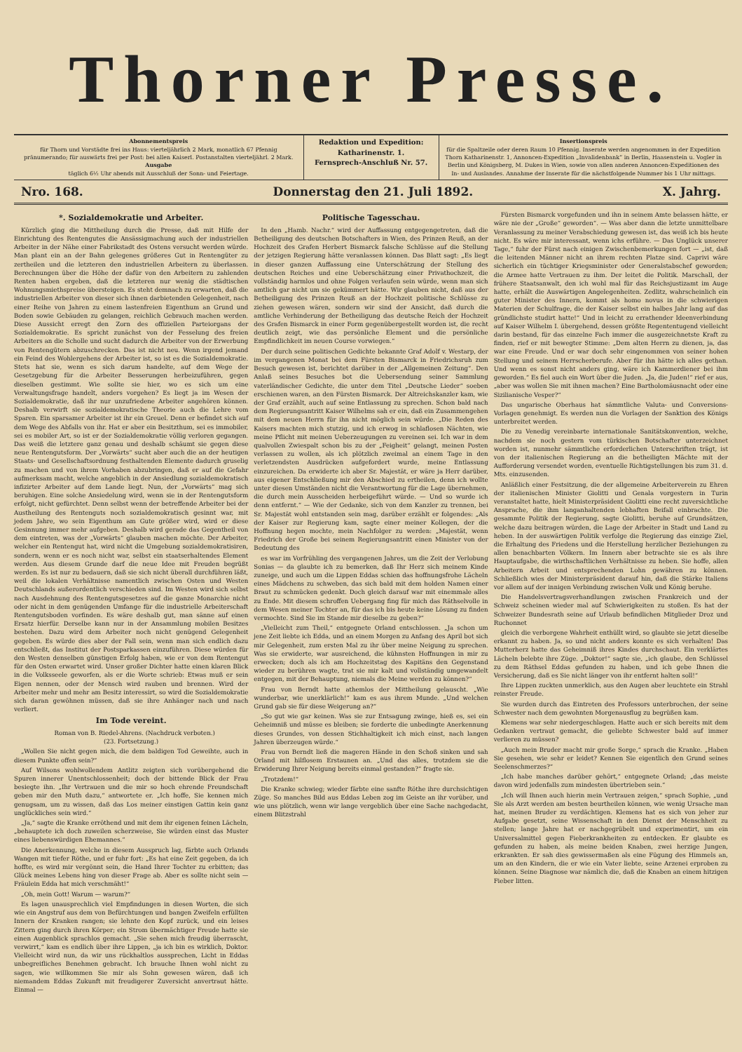Thorner Presse.
Abonnementspreis
für Thorn und Vorstädte frei ins Haus: vierteljährlich 2 Mark, monatlich 67 Pfennig pränumerando; für auswärts frei per Post: bei allen Kaiserl. Postanstalten vierteljährl. 2 Mark.
Ausgabe
täglich 6½ Uhr abends mit Ausschluß der Sonn- und Feiertage.
Redaktion und Expedition:
Katharinenstr. 1.
Fernsprech-Anschluß Nr. 57.
Insertionspreis
für die Spaltzeile oder deren Raum 10 Pfennig. Inserate werden angenommen in der Expedition Thorn Katharinenstr. 1, Annoncen-Expedition „Invalidenbank“ in Berlin, Haasenstein u. Vogler in Berlin und Königsberg, M. Dukes in Wien, sowie von allen anderen Annoncen-Expeditionen des In- und Auslandes. Annahme der Inserate für die nächstfolgende Nummer bis 1 Uhr mittags.
Nro. 168. Donnerstag den 21. Juli 1892. X. Jahrg.
*. Sozialdemokratie und Arbeiter.
Kürzlich ging die Mittheilung durch die Presse, daß mit Hilfe der Einrichtung des Rentengutes die Ansässigmachung auch der industriellen Arbeiter in der Nähe einer Fabrikstadt des Ostens versucht werden würde. Man plant ein an der Bahn gelegenes größeres Gut in Rentengüter zu zertheilen und die letzteren den industriellen Arbeitern zu überlassen. Berechnungen über die Höhe der dafür von den Arbeitern zu zahlenden Renten haben ergeben, daß die letzteren nur wenig die städtischen Wohnungsmiethspreise übersteigen. Es steht demnach zu erwarten, daß die industriellen Arbeiter von dieser sich ihnen darbietenden Gelegenheit, nach einer Reihe von Jahren zu einem lastenfreien Eigenthum an Grund und Boden sowie Gebäuden zu gelangen, reichlich Gebrauch machen werden. Diese Aussicht erregt den Zorn des offiziellen Parteiorgans der Sozialdemokratie. Es spricht zunächst von der Fesselung des freien Arbeiters an die Scholle und sucht dadurch die Arbeiter von der Erwerbung von Rentengütern abzuschrecken. Das ist nicht neu. Wenn irgend jemand ein Feind des Wohlergehens der Arbeiter ist, so ist es die Sozialdemokratie. Stets hat sie, wenn es sich darum handelte, auf dem Wege der Gesetzgebung für die Arbeiter Besserungen herbeizuführen, gegen dieselben gestimmt. Wie sollte sie hier, wo es sich um eine Verwaltungsfrage handelt, anders vorgehen? Es liegt ja im Wesen der Sozialdemokratie, daß ihr nur unzufriedene Arbeiter angehören können. Deshalb verwirft sie sozialdemokratische Theorie auch die Lehre vom Sparen. Ein sparsamer Arbeiter ist ihr ein Greuel. Denn er befindet sich auf dem Wege des Abfalls von ihr. Hat er aber ein Besitzthum, sei es immobiler, sei es mobiler Art, so ist er der Sozialdemokratie völlig verloren gegangen. Das weiß die letztere ganz genau und deshalb schäumt sie gegen diese neue Rentengutsform. Der „Vorwärts“ sucht aber auch die an der heutigen Staats- und Gesellschaftsordnung festhaltenden Elemente dadurch gruselig zu machen und von ihrem Vorhaben abzubringen, daß er auf die Gefahr aufmerksam macht, welche angeblich in der Ansiedlung sozialdemokratisch infizirter Arbeiter auf dem Lande liegt. Nun, der „Vorwärts“ mag sich beruhigen. Eine solche Ansiedelung wird, wenn sie in der Rentengutsform erfolgt, nicht gefürchtet. Denn selbst wenn der betreffende Arbeiter bei der Austheilung des Rentenguts noch sozialdemokratisch gesinnt war, mit jedem Jahre, wo sein Eigenthum am Gute größer wird, wird er diese Gesinnung immer mehr aufgeben. Deshalb wird gerade das Gegentheil von dem eintreten, was der „Vorwärts“ glauben machen möchte. Der Arbeiter, welcher ein Rentengut hat, wird nicht die Umgebung sozialdemokratisiren, sondern, wenn er es noch nicht war, selbst ein staatserhaltendes Element werden. Aus diesem Grunde darf die neue Idee mit Freuden begrüßt werden. Es ist nur zu bedauern, daß sie sich nicht überall durchführen läßt, weil die lokalen Verhältnisse namentlich zwischen Osten und Westen Deutschlands außerordentlich verschieden sind. Im Westen wird sich selbst nach Ausdehnung des Rentengutsgesetzes auf die ganze Monarchie nicht oder nicht in dem genügenden Umfange für die industrielle Arbeiterschaft Rentengutsboden vorfinden. Es wäre deshalb gut, man sänne auf einen Ersatz hierfür. Derselbe kann nur in der Ansammlung mobilen Besitzes bestehen. Dazu wird dem Arbeiter noch nicht genügend Gelegenheit gegeben. Es würde dies aber der Fall sein, wenn man sich endlich dazu entschließt, das Institut der Postsparkassen einzuführen. Diese würden für den Westen denselben günstigen Erfolg haben, wie er von dem Rentengut für den Osten erwartet wird. Unser großer Dichter hatte einen klaren Blick in die Volksseele geworfen, als er die Worte schrieb: Etwas muß er sein Eigen nennen, oder der Mensch wird rauben und brennen. Wird der Arbeiter mehr und mehr am Besitz interessirt, so wird die Sozialdemokratie sich daran gewöhnen müssen, daß sie ihre Anhänger nach und nach verliert.
Im Tode vereint.
Roman von B. Riedel-Ahrens. (Nachdruck verboten.)
(23. Fortsetzung.)
„Wollen Sie nicht gegen mich, die dem baldigen Tod Geweihte, auch in diesem Punkte offen sein?“
Auf Wilsons wohlwollendem Antlitz zeigten sich vorübergehend die Spuren innerer Unentschlossenheit; doch der bittende Blick der Frau besiegte ihn. „Ihr Vertrauen und die mir so hoch ehrende Freundschaft geben mir den Muth dazu,“ antwortete er. „Ich hoffe, Sie kennen mich genugsam, um zu wissen, daß das Los meiner einstigen Gattin kein ganz unglückliches sein wird.“
„Ja,“ sagte die Kranke erröthend und mit dem ihr eigenen feinen Lächeln, „behauptete ich doch zuweilen scherzweise, Sie würden einst das Muster eines liebenswürdigen Ehemannes.“
Die Anerkennung, welche in diesem Ausspruch lag, färbte auch Orlands Wangen mit tiefer Röthe, und er fuhr fort: „Es hat eine Zeit gegeben, da ich hoffte, es wird mir vergönnt sein, die Hand Ihrer Tochter zu erbitten; das Glück meines Lebens hing von dieser Frage ab. Aber es sollte nicht sein — Fräulein Edda hat mich verschmäht!“
„Oh, mein Gott! Warum — warum?“
Es lagen unausprechlich viel Empfindungen in diesen Worten, die sich wie ein Angstruf aus dem von Befürchtungen und bangen Zweifeln erfüllten Innern der Kranken rangen; sie lehnte den Kopf zurück, und ein leises Zittern ging durch ihren Körper; ein Strom übermächtiger Freude hatte sie einen Augenblick sprachlos gemacht. „Sie sehen mich freudig überrascht, verwirrt,“ kam es endlich über ihre Lippen, „ja ich bin es wirklich, Doktor. Vielleicht wird nun, da wir uns rückhaltlos aussprechen, Licht in Eddas unbegreifliches Benehmen gebracht. Ich brauche Ihnen wohl nicht zu sagen, wie willkommen Sie mir als Sohn gewesen wären, daß ich niemandem Eddas Zukunft mit freudigerer Zuversicht anvertraut hätte. Einmal —
Politische Tagesschau.
In den „Hamb. Nachr.“ wird der Auffassung entgegengetreten, daß die Betheiligung des deutschen Botschafters in Wien, des Prinzen Reuß, an der Hochzeit des Grafen Herbert Bismarck falsche Schlüsse auf die Stellung der jetzigen Regierung hätte veranlassen können. Das Blatt sagt: „Es liegt in dieser ganzen Auffassung eine Unterschätzung der Stellung des deutschen Reiches und eine Ueberschätzung einer Privathochzeit, die vollständig harmlos und ohne Folgen verlaufen sein würde, wenn man sich amtlich gar nicht um sie gekümmert hätte. Wir glauben nicht, daß aus der Betheiligung des Prinzen Reuß an der Hochzeit politische Schlüsse zu ziehen gewesen wären, sondern wir sind der Ansicht, daß durch die amtliche Verhinderung der Betheiligung das deutsche Reich der Hochzeit des Grafen Bismarck in einer Form gegenübergestellt worden ist, die recht deutlich zeigt, wie das persönliche Element und die persönliche Empfindlichkeit im neuen Course vorwiegen.“
Der durch seine politischen Gedichte bekannte Graf Adolf v. Westarp, der im vergangenen Monat bei dem Fürsten Bismarck in Friedrichsruh zum Besuch gewesen ist, berichtet darüber in der „Allgemeinen Zeitung“. Den Anlaß seines Besuches bot die Uebersendung seiner Sammlung vaterländischer Gedichte, die unter dem Titel „Deutsche Lieder“ soeben erschienen waren, an den Fürsten Bismarck. Der Altreichskanzler kam, wie der Graf erzählt, auch auf seine Entlassung zu sprechen. Schon bald nach dem Regierungsantritt Kaiser Wilhelms sah er ein, daß ein Zusammengehen mit dem neuen Herrn für ihn nicht möglich sein würde. „Die Reden des Kaisers machten mich stutzig, und ich erwog in schlaflosen Nächten, wie meine Pflicht mit meinen Ueberzeugungen zu vereinen sei. Ich war in dem qualvollen Zwiespalt schon bis zu der „Feigheit“ gelangt, meinen Posten verlassen zu wollen, als ich plötzlich zweimal an einem Tage in den verletzendsten Ausdrücken aufgefordert wurde, meine Entlassung einzureichen. Da erwiderte ich aber Sr. Majestät, er wäre ja Herr darüber, aus eigener Entschließung mir den Abschied zu ertheilen, denn ich wollte unter diesen Umständen nicht die Verantwortung für die Lage übernehmen, die durch mein Ausscheiden herbeigeführt würde. — Und so wurde ich denn entfernt.“ — Wie der Gedanke, sich von dem Kanzler zu trennen, bei Sr. Majestät wohl entstanden sein mag, darüber erzählt er folgendes: „Als der Kaiser zur Regierung kam, sagte einer meiner Kollegen, der die Hoffnung hegen mochte, mein Nachfolger zu werden: „Majestät, wenn Friedrich der Große bei seinem Regierungsantritt einen Minister von der Bedeutung des
es war im Vorfrühling des vergangenen Jahres, um die Zeit der Verlobung Sonias — da glaubte ich zu bemerken, daß Ihr Herz sich meinem Kinde zuneige, und auch um die Lippen Eddas schien das hoffnungsfrohe Lächeln eines Mädchens zu schweben, das sich bald mit dem holden Namen einer Braut zu schmücken gedenkt. Doch gleich darauf war mit einemmale alles zu Ende. Mit diesem schroffen Uebergang fing für mich das Räthselvolle in dem Wesen meiner Tochter an, für das ich bis heute keine Lösung zu finden vermochte. Sind Sie im Stande mir dieselbe zu geben?“
„Vielleicht zum Theil,“ entgegnete Orland entschlossen. „Ja schon um jene Zeit liebte ich Edda, und an einem Morgen zu Anfang des April bot sich mir Gelegenheit, zum ersten Mal zu ihr über meine Neigung zu sprechen. Was sie erwiderte, war ausreichend, die kühnsten Hoffnungen in mir zu erwecken; doch als ich am Hochzeitstag des Kapitäns den Gegenstand wieder zu berühren wagte, trat sie mir kalt und vollständig umgewandelt entgegen, mit der Behauptung, niemals die Meine werden zu können?“
Frau von Berndt hatte athemlos der Mittheilung gelauscht. „Wie wunderbar, wie unerklärlich!“ kam es aus ihrem Munde. „Und welchen Grund gab sie für diese Weigerung an?“
„So gut wie gar keinen. Was sie zur Entsagung zwinge, hieß es, sei ein Geheimniß und müsse es bleiben; sie forderte die unbedingte Anerkennung dieses Grundes, von dessen Stichhaltigkeit ich mich einst, nach langen Jahren überzeugen würde.“
Frau von Berndt ließ die mageren Hände in den Schoß sinken und sah Orland mit hilflosem Erstaunen an. „Und das alles, trotzdem sie die Erwiderung Ihrer Neigung bereits einmal gestanden?“ fragte sie.
„Trotzdem!“
Die Kranke schwieg; wieder färbte eine sanfte Röthe ihre durchsichtigen Züge. So manches Bild aus Eddas Leben zog im Geiste an ihr vorüber, und wie uns plötzlich, wenn wir lange vergeblich über eine Sache nachgedacht, einem Blitzstrahl
Fürsten Bismarck vorgefunden und ihn in seinem Amte belassen hätte, er wäre nie der „Große“ geworden“. — Was aber dann die letzte unmittelbare Veranlassung zu meiner Verabschiedung gewesen ist, das weiß ich bis heute nicht. Es wäre mir interessant, wenn ichs erführe. — Das Unglück unserer Tage,“ fuhr der Fürst nach einigen Zwischenbemerkungen fort — „ist, daß die leitenden Männer nicht an ihrem rechten Platze sind. Caprivi wäre sicherlich ein tüchtiger Kriegsminister oder Generalstabschef geworden; die Armee hatte Vertrauen zu ihm. Der leitet die Politik. Marschall, der frühere Staatsanwalt, den ich wohl mal für das Reichsjustizamt im Auge hatte, erhält die Auswärtigen Angelegenheiten. Zedlitz, wahrscheinlich ein guter Minister des Innern, kommt als homo novus in die schwierigen Materien der Schulfrage, die der Kaiser selbst ein halbes Jahr lang auf das gründlichste studirt hatte!“ Und in leicht zu errathender Ideenverbindung auf Kaiser Wilhelm I. übergehend, dessen größte Regententugend vielleicht darin bestand, für das einzelne Fach immer die ausgezeichnetste Kraft zu finden, rief er mit bewegter Stimme: „Dem alten Herrn zu dienen, ja, das war eine Freude. Und er war doch sehr eingenommen von seiner hohen Stellung und seinem Herrscherberufe. Aber für ihn hätte ich alles gethan. Und wenn es sonst nicht anders ging, wäre ich Kammerdiener bei ihm geworden.“ Es fiel auch ein Wort über die Juden. „Ja, die Juden!“ rief er aus, „aber was wollen Sie mit ihnen machen? Eine Bartholomäusnacht oder eine Sizilianische Vesper?“
Das ungarische Oberhaus hat sämmtliche Valuta- und Conversions-Vorlagen genehmigt. Es werden nun die Vorlagen der Sanktion des Königs unterbreitet werden.
Die zu Venedig vereinbarte internationale Sanitätskonvention, welche, nachdem sie noch gestern vom türkischen Botschafter unterzeichnet worden ist, nunmehr sämmtliche erforderlichen Unterschriften trägt, ist von der italienischen Regierung an die betheiligten Mächte mit der Aufforderung versendet worden, eventuelle Richtigstellungen bis zum 31. d. Mts. einzusenden.
Anläßlich einer Festsitzung, die der allgemeine Arbeiterverein zu Ehren der italienischen Minister Giolitti und Genala vorgestern in Turin veranstaltet hatte, hielt Ministerpräsident Giolitti eine recht zuversichtliche Ansprache, die ihm langanhaltenden lebhaften Beifall einbrachte. Die gesammte Politik der Regierung, sagte Giolitti, beruhe auf Grundsätzen, welche dazu beitragen würden, die Lage der Arbeiter in Stadt und Land zu heben. In der auswärtigen Politik verfolge die Regierung das einzige Ziel, die Erhaltung des Friedens und die Herstellung herzlicher Beziehungen zu allen benachbarten Völkern. Im Innern aber betrachte sie es als ihre Hauptaufgabe, die wirthschaftlichen Verhältnisse zu heben. Sie hoffe, allen Arbeitern Arbeit und entsprechenden Lohn gewähren zu können. Schließlich wies der Ministerpräsident darauf hin, daß die Stärke Italiens vor allem auf der innigen Verbindung zwischen Volk und König beruhe.
Die Handelsvertragsverhandlungen zwischen Frankreich und der Schweiz scheinen wieder mal auf Schwierigkeiten zu stoßen. Es hat der Schweizer Bundesrath seine auf Urlaub befindlichen Mitglieder Droz und Ruchonnet
gleich die verborgene Wahrheit enthüllt wird, so glaubte sie jetzt dieselbe erkannt zu haben. Ja, so und nicht anders konnte es sich verhalten! Das Mutterherz hatte das Geheimniß ihres Kindes durchschaut. Ein verklärtes Lächeln belebte ihre Züge. „Doktor!“ sagte sie, „ich glaube, den Schlüssel zu dem Räthsel Eddas gefunden zu haben, und ich gebe Ihnen die Versicherung, daß es Sie nicht länger von ihr entfernt halten soll!“
Ihre Lippen zuckten unmerklich, aus den Augen aber leuchtete ein Strahl reinster Freude.
Sie wurden durch das Eintreten des Professors unterbrochen, der seine Schwester nach dem gewohnten Morgenausflug zu begrüßen kam.
Klemens war sehr niedergeschlagen. Hatte auch er sich bereits mit dem Gedanken vertraut gemacht, die geliebte Schwester bald auf immer verlieren zu müssen?
„Auch mein Bruder macht mir große Sorge,“ sprach die Kranke. „Haben Sie gesehen, wie sehr er leidet? Kennen Sie eigentlich den Grund seines Seelenschmerzes?“
„Ich habe manches darüber gehört,“ entgegnete Orland; „das meiste davon wird jedenfalls zum mindesten übertrieben sein.“
„Ich will Ihnen auch hierin mein Vertrauen zeigen,“ sprach Sophie, „und Sie als Arzt werden am besten beurtheilen können, wie wenig Ursache man hat, meinen Bruder zu verdächtigen. Klemens hat es sich von jeher zur Aufgabe gesetzt, seine Wissenschaft in den Dienst der Menschheit zu stellen; lange Jahre hat er nachgegrübelt und experimentirt, um ein Universalmittel gegen Fieberkrankheiten zu entdecken. Er glaubte es gefunden zu haben, als meine beiden Knaben, zwei herzige Jungen, erkrankten. Er sah dies gewissermaßen als eine Fügung des Himmels an, um an den Kindern, die er wie ein Vater liebte, seine Arzenei erproben zu können. Seine Diagnose war nämlich die, daß die Knaben an einem hitzigen Fieber litten.